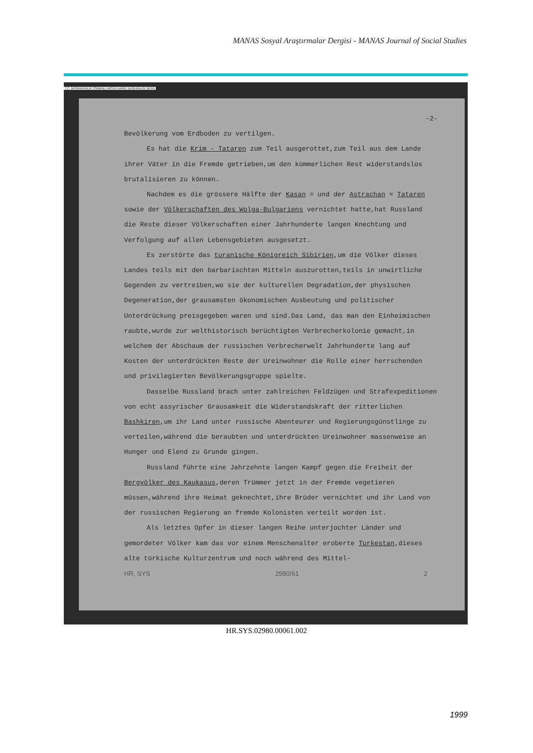MANAS Sosyal Araştırmalar Dergisi - MANAS Journal of Social Studies
T.C. BASBAKANLIK OSMANLI ARSIVI DAIRE BASKANLIGI (BOA)
-2-
Bevölkerung vom Erdboden zu vertilgen.
Es hat die Krim - Tataren zum Teil ausgerottet,zum Teil aus dem Lande ihrer Väter in die Fremde getrieben,um den kümmerlichen Rest widerstandslos brutalisieren zu können.
Nachdem es die grössere Hälfte der Kasan = und der Astrachan = Tataren sowie der Völkerschaften des Wolga-Bulgariens vernichtet hatte,hat Russland die Reste dieser Völkerschaften einer Jahrhunderte langen Knechtung und Verfolgung auf allen Lebensgebieten ausgesetzt.
Es zerstörte das turanische Königreich Sibirien,um die Völker dieses Landes teils mit den barbarischten Mitteln auszurotten,teils in unwirtliche Gegenden zu vertreiben,wo sie der kulturellen Degradation,der physischen Degeneration,der grausamsten ökonomischen Ausbeutung und politischer Unterdrückung preisgegeben waren und sind.Das Land, das man den Einheimischen raubte,wurde zur welthistorisch berüchtigten Verbrecherkolonie gemacht,in welchem der Abschaum der russischen Verbrecherwelt Jahrhunderte lang auf Kosten der unterdrückten Reste der Ureinwohner die Rolle einer herrschenden und privilegierten Bevölkerungsgruppe spielte.
Dasselbe Russland brach unter zahlreichen Feldzügen und Strafexpeditionen von echt assyrischer Grausamkeit die Widerstandskraft der ritterlichen Bashkiren,um ihr Land unter russische Abenteurer und Regierungsgünstlinge zu verteilen,während die beraubten und unterdrückten Ureinwohner massenweise an Hunger und Elend zu Grunde gingen.
Russland führte eine Jahrzehnte langen Kampf gegen die Freiheit der Bergvölker des Kaukasus,deren Trümmer jetzt in der Fremde vegetieren müssen,während ihre Heimat geknechtet,ihre Brüder vernichtet und ihr Land von der russischen Regierung an fremde Kolonisten verteilt worden ist.
Als letztes Opfer in dieser langen Reihe unterjochter Länder und gemordeter Völker kam das vor einem Menschenalter eroberte Turkestan,dieses alte türkische Kulturzentrum und noch während des Mittel-
HR, SYS 2980/61 2
HR.SYS.02980.00061.002
1999